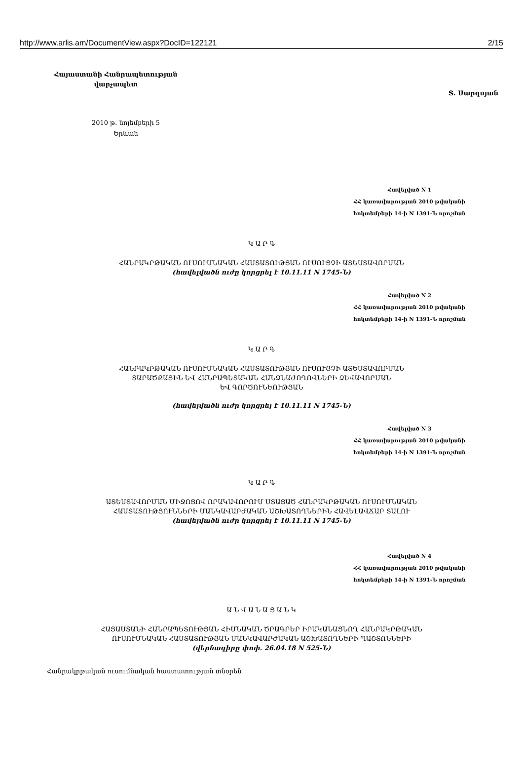http://www.arlis.am/DocumentView.aspx?DocID=122121 2/15
Հայաստանի Հանրապետության
վարչապետ
Տ. Սարգսյան
2010 թ. նոյեմբերի 5
Երևան
Հավելված N 1
ՀՀ կառավարության 2010 թվականի
հոկտեմբերի 14-ի N 1391-Ն որոշման
Կ Ա Ր Գ
ՀԱՆՐԱԿՐԹԱԿԱՆ ՈՒՍՈՒՄՆԱԿԱՆ ՀԱՍՏԱՏՈՒԹՅԱՆ ՈՒՍՈՒՑՉԻ ԱՏԵՍՏԱՎՈՐՄԱՆ
(հավելվածն ուժը կորցրել է 10.11.11 N 1745-Ն)
Հավելված N 2
ՀՀ կառավարության 2010 թվականի
հոկտեմբերի 14-ի N 1391-Ն որոշման
Կ Ա Ր Գ
ՀԱՆՐԱԿՐԹԱԿԱՆ ՈՒՍՈՒՄՆԱԿԱՆ ՀԱՍՏԱՏՈՒԹՅԱՆ ՈՒՍՈՒՑՉԻ ԱՏԵՍՏԱՎՈՐՄԱՆ
ՏԱՐԱԾՔԱՅԻՆ ԵՎ ՀԱՆՐԱՊԵՏԱԿԱՆ ՀԱՆՁՆԱԺՈՂՈՎՆԵՐԻ ՁԵՎԱՎՈՐՄԱՆ
ԵՎ ԳՈՐԾՈՒՆԵՈՒԹՅԱՆ
(հավելվածն ուժը կորցրել է 10.11.11 N 1745-Ն)
Հավելված N 3
ՀՀ կառավարության 2010 թվականի
հոկտեմբերի 14-ի N 1391-Ն որոշման
Կ Ա Ր Գ
ԱՏԵՍՏԱՎՈՐՄԱՆ ՄԻՋՈՑՈՎ ՈՐԱԿԱՎՈՐՈՒՄ ՍՏԱՑԱԾ ՀԱՆՐԱԿՐԹԱԿԱՆ ՈՒՍՈՒՄՆԱԿԱՆ
ՀԱՍՏԱՏՈՒԹՅՈՒՆՆԵՐԻ ՄԱՆԿԱՎԱՐԺԱԿԱՆ ԱՇԽԱՏՈՂՆԵՐԻՆ ՀԱՎԵԼԱՎՃԱՐ ՏԱԼՈՒ
(հավելվածն ուժը կորցրել է 10.11.11 N 1745-Ն)
Հավելված N 4
ՀՀ կառավարության 2010 թվականի
հոկտեմբերի 14-ի N 1391-Ն որոշման
Ա Ն Վ Ա Ն Ա Ց Ա Ն Կ
ՀԱՅԱՍՏԱՆԻ ՀԱՆՐԱՊԵՏՈՒԹՅԱՆ ՀԻՄՆԱԿԱՆ ԾՐԱԳՐԵՐ ԻՐԱԿԱՆԱՑՆՈՂ ՀԱՆՐԱԿՐԹԱԿԱՆ
ՈՒՍՈՒՄՆԱԿԱՆ ՀԱՍՏԱՏՈՒԹՅԱՆ ՄԱՆԿԱՎԱՐԺԱԿԱՆ ԱՇԽԱՏՈՂՆԵՐԻ ՊԱՇՏՈՆՆԵՐԻ
(վերնագիրը փոփ. 26.04.18 N 525-Ն)
Հանրակրթական ուսումնական հաստատության տնօրեն